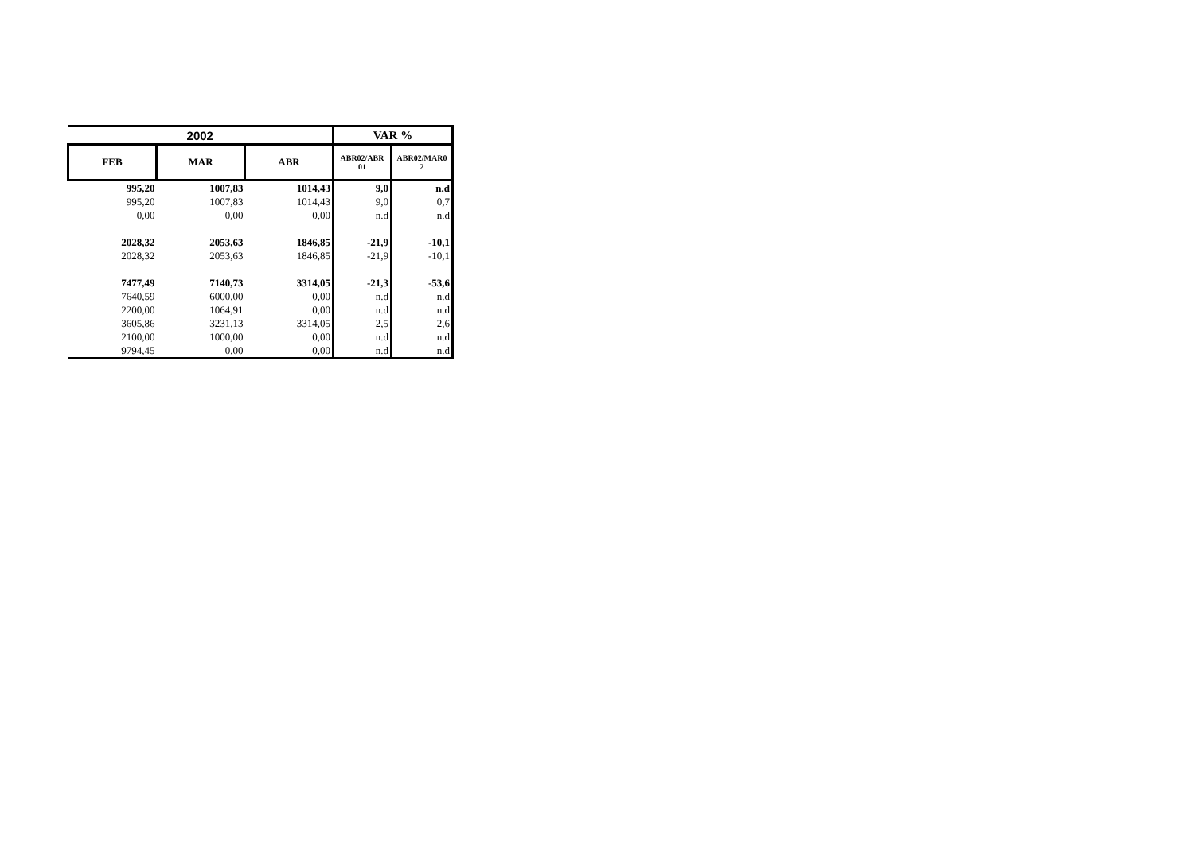| 2002 | | | VAR % | |
| --- | --- | --- | --- | --- |
| FEB | MAR | ABR | ABR02/ABR 01 | ABR02/MAR0 2 |
| 995,20 | 1007,83 | 1014,43 | 9,0 | n.d |
| 995,20 | 1007,83 | 1014,43 | 9,0 | 0,7 |
| 0,00 | 0,00 | 0,00 | n.d | n.d |
| 2028,32 | 2053,63 | 1846,85 | -21,9 | -10,1 |
| 2028,32 | 2053,63 | 1846,85 | -21,9 | -10,1 |
| 7477,49 | 7140,73 | 3314,05 | -21,3 | -53,6 |
| 7640,59 | 6000,00 | 0,00 | n.d | n.d |
| 2200,00 | 1064,91 | 0,00 | n.d | n.d |
| 3605,86 | 3231,13 | 3314,05 | 2,5 | 2,6 |
| 2100,00 | 1000,00 | 0,00 | n.d | n.d |
| 9794,45 | 0,00 | 0,00 | n.d | n.d |